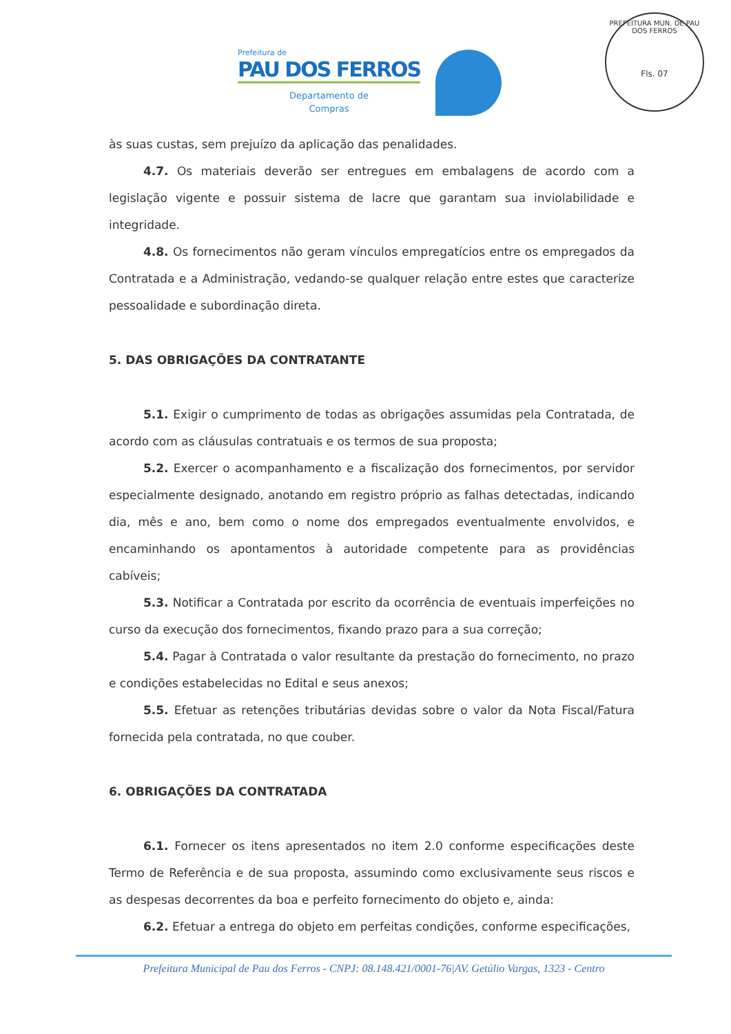Prefeitura de
PAU DOS FERROS
Departamento de
Compras
PREFEITURA MUN. DE PAU DOS FERROS
Fls. 07
às suas custas, sem prejuízo da aplicação das penalidades.
4.7. Os materiais deverão ser entregues em embalagens de acordo com a legislação vigente e possuir sistema de lacre que garantam sua inviolabilidade e integridade.
4.8. Os fornecimentos não geram vínculos empregatícios entre os empregados da Contratada e a Administração, vedando-se qualquer relação entre estes que caracterize pessoalidade e subordinação direta.
5. DAS OBRIGAÇÕES DA CONTRATANTE
5.1. Exigir o cumprimento de todas as obrigações assumidas pela Contratada, de acordo com as cláusulas contratuais e os termos de sua proposta;
5.2. Exercer o acompanhamento e a fiscalização dos fornecimentos, por servidor especialmente designado, anotando em registro próprio as falhas detectadas, indicando dia, mês e ano, bem como o nome dos empregados eventualmente envolvidos, e encaminhando os apontamentos à autoridade competente para as providências cabíveis;
5.3. Notificar a Contratada por escrito da ocorrência de eventuais imperfeições no curso da execução dos fornecimentos, fixando prazo para a sua correção;
5.4. Pagar à Contratada o valor resultante da prestação do fornecimento, no prazo e condições estabelecidas no Edital e seus anexos;
5.5. Efetuar as retenções tributárias devidas sobre o valor da Nota Fiscal/Fatura fornecida pela contratada, no que couber.
6. OBRIGAÇÕES DA CONTRATADA
6.1. Fornecer os itens apresentados no item 2.0 conforme especificações deste Termo de Referência e de sua proposta, assumindo como exclusivamente seus riscos e as despesas decorrentes da boa e perfeito fornecimento do objeto e, ainda:
6.2. Efetuar a entrega do objeto em perfeitas condições, conforme especificações,
Prefeitura Municipal de Pau dos Ferros - CNPJ: 08.148.421/0001-76|AV. Getúlio Vargas, 1323 - Centro